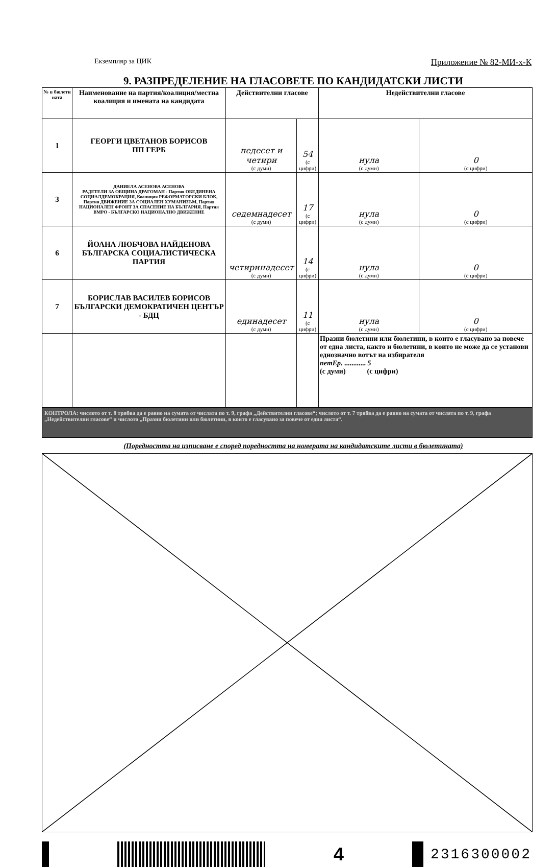Екземпляр за ЦИК Приложение № 82-МИ-х-К
9. РАЗПРЕДЕЛЕНИЕ НА ГЛАСОВЕТЕ ПО КАНДИДАТСКИ ЛИСТИ
| № в бюлети ната | Наименование на партия/коалиция/местна коалиция и имената на кандидата | Действителни гласове | | Недействителни гласове | |
| --- | --- | --- | --- | --- | --- |
| 1 | ГЕОРГИ ЦВЕТАНОВ БОРИСОВ ПП ГЕРБ | педесет и четири (с думи) | 54 (с цифри) | нула (с думи) | 0 (с цифри) |
| 3 | ДАНИЕЛА АСЕНОВА АСЕНОВА РАДЕТЕЛИ ЗА ОБЩИНА ДРАГОМАН - Партия ОБЕДИНЕНА СОЦИАЛДЕМОКРАЦИЯ, Коалиция РЕФОРМАТОРСКИ БЛОК, Партия ДВИЖЕНИЕ ЗА СОЦИАЛЕН ХУМАНИЗЪМ, Партия НАЦИОНАЛЕН ФРОНТ ЗА СПАСЕНИЕ НА БЪЛГАРИЯ, Партия ВМРО - БЪЛГАРСКО НАЦИОНАЛНО ДВИЖЕНИЕ | седемнадесет (с думи) | 17 (с цифри) | нула (с думи) | 0 (с цифри) |
| 6 | ЙОАНА ЛЮБЧОВА НАЙДЕНОВА БЪЛГАРСКА СОЦИАЛИСТИЧЕСКА ПАРТИЯ | четиринадесет (с думи) | 14 (с цифри) | нула (с думи) | 0 (с цифри) |
| 7 | БОРИСЛАВ ВАСИЛЕВ БОРИСОВ БЪЛГАРСКИ ДЕМОКРАТИЧЕН ЦЕНТЪР - БДЦ | единадесет (с думи) | 11 (с цифри) | нула (с думи) | 0 (с цифри) |
| | | | | Празни бюлетини или бюлетини, в които е гласувано за повече от една листа, както и бюлетини, в които не може да се установи еднозначно вотът на избирателя петЕр. ............ 5 (с думи) (с цифри) | |
| КОНТРОЛА: числото от т. 8 трябва да е равно на сумата от числата по т. 9, графа „Действителни гласове“; числото от т. 7 трябва да е равно на сумата от числата по т. 9, графа „Недействителни гласове“ и числото „Празни бюлетини или бюлетини, в които е гласувано за повече от една листа“. | | | | | |
(Поредността на изписване е според поредността на номерата на кандидатските листи в бюлетината)
4
2316300002